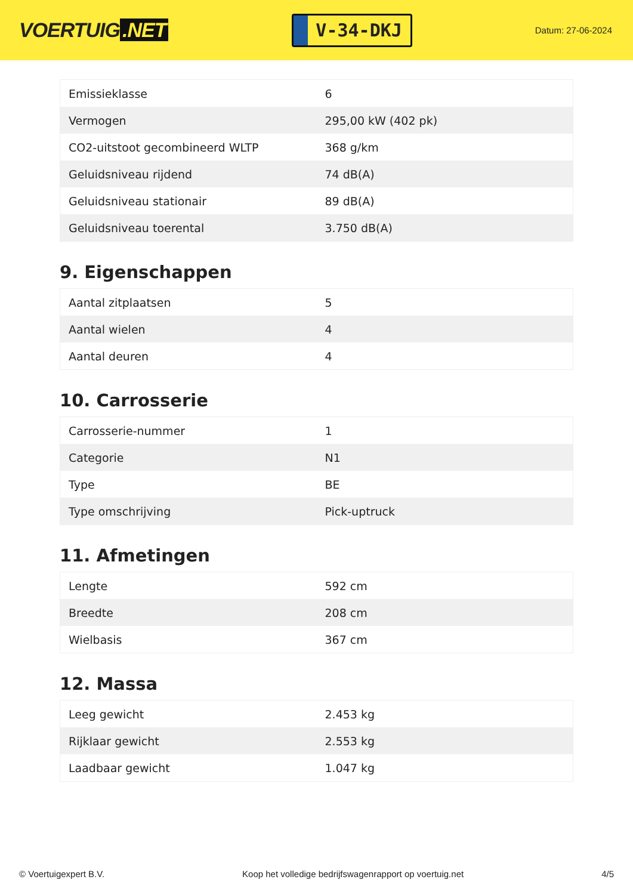VOERTUIG.NET
V-34-DKJ
Datum: 27-06-2024
| Emissieklasse | 6 |
| Vermogen | 295,00 kW (402 pk) |
| CO2-uitstoot gecombineerd WLTP | 368 g/km |
| Geluidsniveau rijdend | 74 dB(A) |
| Geluidsniveau stationair | 89 dB(A) |
| Geluidsniveau toerental | 3.750 dB(A) |
9. Eigenschappen
| Aantal zitplaatsen | 5 |
| Aantal wielen | 4 |
| Aantal deuren | 4 |
10. Carrosserie
| Carrosserie-nummer | 1 |
| Categorie | N1 |
| Type | BE |
| Type omschrijving | Pick-uptruck |
11. Afmetingen
| Lengte | 592 cm |
| Breedte | 208 cm |
| Wielbasis | 367 cm |
12. Massa
| Leeg gewicht | 2.453 kg |
| Rijklaar gewicht | 2.553 kg |
| Laadbaar gewicht | 1.047 kg |
© Voertuigexpert B.V. Koop het volledige bedrijfswagenrapport op voertuig.net 4/5